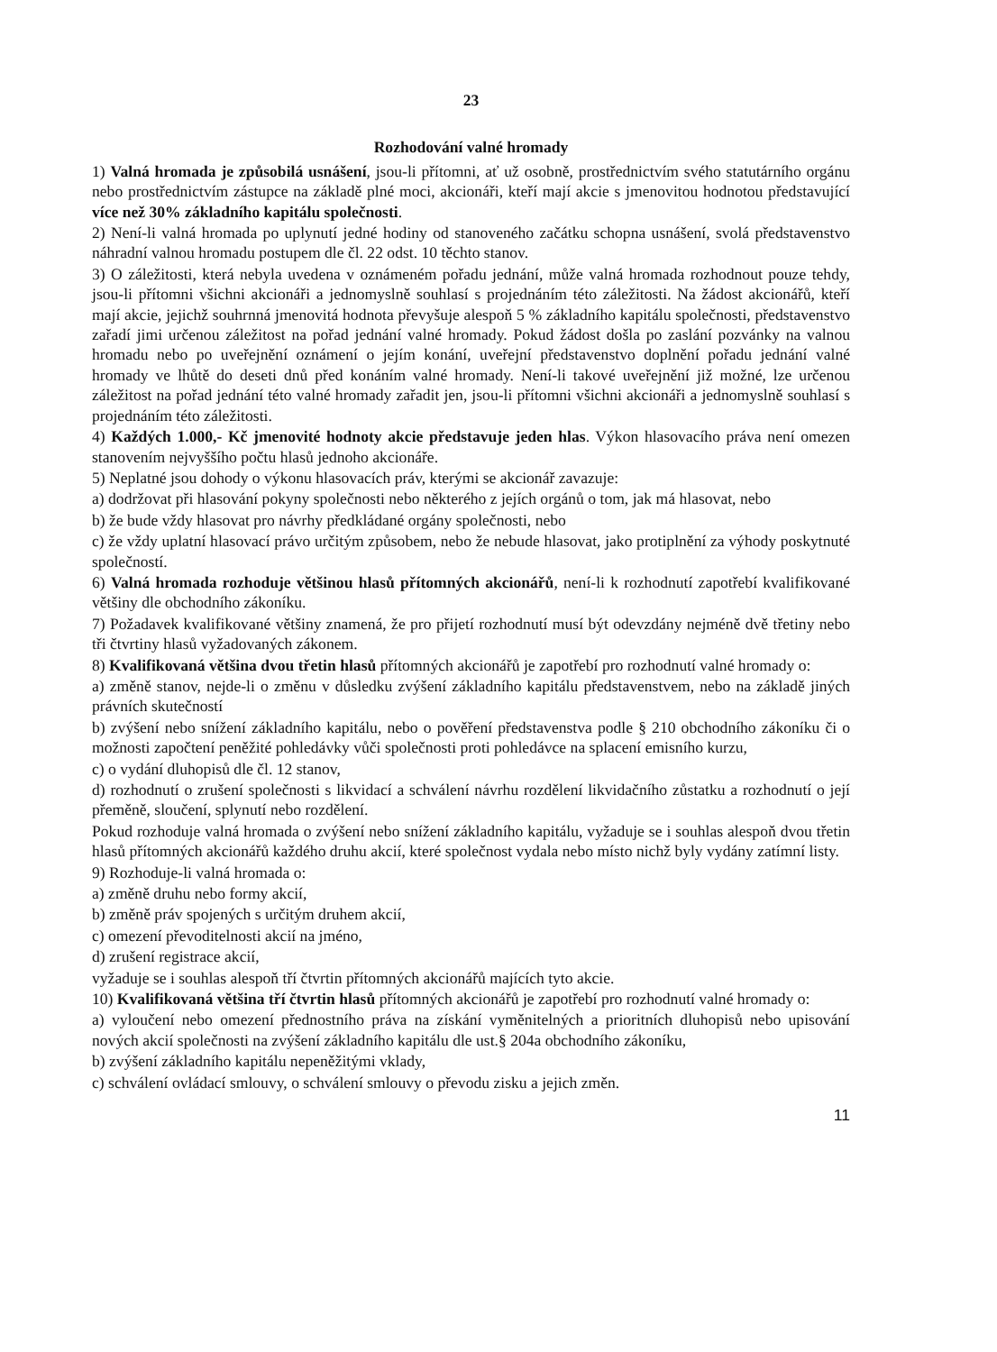23
Rozhodování valné hromady
1) Valná hromada je způsobilá usnášení, jsou-li přítomni, ať už osobně, prostřednictvím svého statutárního orgánu nebo prostřednictvím zástupce na základě plné moci, akcionáři, kteří mají akcie s jmenovitou hodnotou představující více než 30% základního kapitálu společnosti.
2) Není-li valná hromada po uplynutí jedné hodiny od stanoveného začátku schopna usnášení, svolá představenstvo náhradní valnou hromadu postupem dle čl. 22 odst. 10 těchto stanov.
3) O záležitosti, která nebyla uvedena v oznámeném pořadu jednání, může valná hromada rozhodnout pouze tehdy, jsou-li přítomni všichni akcionáři a jednomyslně souhlasí s projednáním této záležitosti. Na žádost akcionářů, kteří mají akcie, jejichž souhrnná jmenovitá hodnota převyšuje alespoň 5 % základního kapitálu společnosti, představenstvo zařadí jimi určenou záležitost na pořad jednání valné hromady. Pokud žádost došla po zaslání pozvánky na valnou hromadu nebo po uveřejnění oznámení o jejím konání, uveřejní představenstvo doplnění pořadu jednání valné hromady ve lhůtě do deseti dnů před konáním valné hromady. Není-li takové uveřejnění již možné, lze určenou záležitost na pořad jednání této valné hromady zařadit jen, jsou-li přítomni všichni akcionáři a jednomyslně souhlasí s projednáním této záležitosti.
4) Každých 1.000,- Kč jmenovité hodnoty akcie představuje jeden hlas. Výkon hlasovacího práva není omezen stanovením nejvyššího počtu hlasů jednoho akcionáře.
5) Neplatné jsou dohody o výkonu hlasovacích práv, kterými se akcionář zavazuje:
a) dodržovat při hlasování pokyny společnosti nebo některého z jejích orgánů o tom, jak má hlasovat, nebo
b) že bude vždy hlasovat pro návrhy předkládané orgány společnosti, nebo
c) že vždy uplatní hlasovací právo určitým způsobem, nebo že nebude hlasovat, jako protiplnění za výhody poskytnuté společností.
6) Valná hromada rozhoduje většinou hlasů přítomných akcionářů, není-li k rozhodnutí zapotřebí kvalifikované většiny dle obchodního zákoníku.
7) Požadavek kvalifikované většiny znamená, že pro přijetí rozhodnutí musí být odevzdány nejméně dvě třetiny nebo tři čtvrtiny hlasů vyžadovaných zákonem.
8) Kvalifikovaná většina dvou třetin hlasů přítomných akcionářů je zapotřebí pro rozhodnutí valné hromady o:
a) změně stanov, nejde-li o změnu v důsledku zvýšení základního kapitálu představenstvem, nebo na základě jiných právních skutečností
b) zvýšení nebo snížení základního kapitálu, nebo o pověření představenstva podle § 210 obchodního zákoníku či o možnosti započtení peněžité pohledávky vůči společnosti proti pohledávce na splacení emisního kurzu,
c) o vydání dluhopisů dle čl. 12 stanov,
d) rozhodnutí o zrušení společnosti s likvidací a schválení návrhu rozdělení likvidačního zůstatku a rozhodnutí o její přeměně, sloučení, splynutí nebo rozdělení.
Pokud rozhoduje valná hromada o zvýšení nebo snížení základního kapitálu, vyžaduje se i souhlas alespoň dvou třetin hlasů přítomných akcionářů každého druhu akcií, které společnost vydala nebo místo nichž byly vydány zatímní listy.
9) Rozhoduje-li valná hromada o:
a) změně druhu nebo formy akcií,
b) změně práv spojených s určitým druhem akcií,
c) omezení převoditelnosti akcií na jméno,
d) zrušení registrace akcií,
vyžaduje se i souhlas alespoň tří čtvrtin přítomných akcionářů majících tyto akcie.
10) Kvalifikovaná většina tří čtvrtin hlasů přítomných akcionářů je zapotřebí pro rozhodnutí valné hromady o:
a) vyloučení nebo omezení přednostního práva na získání vyměnitelných a prioritních dluhopisů nebo upisování nových akcií společnosti na zvýšení základního kapitálu dle ust.§ 204a obchodního zákoníku,
b) zvýšení základního kapitálu nepeněžitými vklady,
c) schválení ovládací smlouvy, o schválení smlouvy o převodu zisku a jejich změn.
11